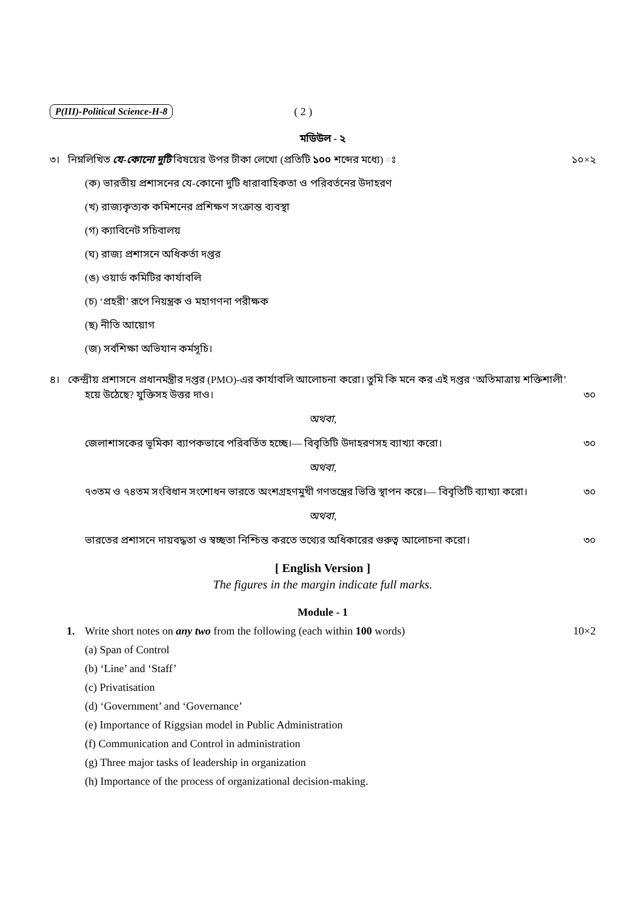P(III)-Political Science-H-8 ( 2 )
মডিউল - ২
৩। নিম্নলিখিত যে-কোনো দুটি বিষয়ের উপর টীকা লেখো (প্রতিটি ১০০ শব্দের মধ্যে) ঃ
১০×২
(ক) ভারতীয় প্রশাসনের যে-কোনো দুটি ধারাবাহিকতা ও পরিবর্তনের উদাহরণ
(খ) রাজ্যকৃত্যক কমিশনের প্রশিক্ষণ সংক্রান্ত ব্যবস্থা
(গ) ক্যাবিনেট সচিবালয়
(ঘ) রাজ্য প্রশাসনে অধিকর্তা দপ্তর
(ঙ) ওয়ার্ড কমিটির কার্যাবলি
(চ) ‘প্রহরী’ রূপে নিয়ন্ত্রক ও মহাগণনা পরীক্ষক
(ছ) নীতি আয়োগ
(জ) সর্বশিক্ষা অভিযান কর্মসূচি।
৪। কেন্দ্রীয় প্রশাসনে প্রধানমন্ত্রীর দপ্তর (PMO)-এর কার্যাবলি আলোচনা করো। তুমি কি মনে কর এই দপ্তর ‘অতিমাত্রায় শক্তিশালী’
হয়ে উঠেছে? যুক্তিসহ উত্তর দাও। ৩০
অথবা,
জেলাশাসকের ভূমিকা ব্যাপকভাবে পরিবর্তিত হচ্ছে।— বিবৃতিটি উদাহরণসহ ব্যাখ্যা করো। ৩০
অথবা,
৭৩তম ও ৭৪তম সংবিধান সংশোধন ভারতে অংশগ্রহণমুখী গণতন্ত্রের ভিত্তি স্থাপন করে।— বিবৃতিটি ব্যাখ্যা করো। ৩০
অথবা,
ভারতের প্রশাসনে দায়বদ্ধতা ও স্বচ্ছতা নিশ্চিন্ত করতে তথ্যের অধিকারের গুরুত্ব আলোচনা করো। ৩০
[ English Version ]
The figures in the margin indicate full marks.
Module - 1
1. Write short notes on any two from the following (each within 100 words)
10×2
(a) Span of Control
(b) ‘Line’ and ‘Staff’
(c) Privatisation
(d) ‘Government’ and ‘Governance’
(e) Importance of Riggsian model in Public Administration
(f) Communication and Control in administration
(g) Three major tasks of leadership in organization
(h) Importance of the process of organizational decision-making.